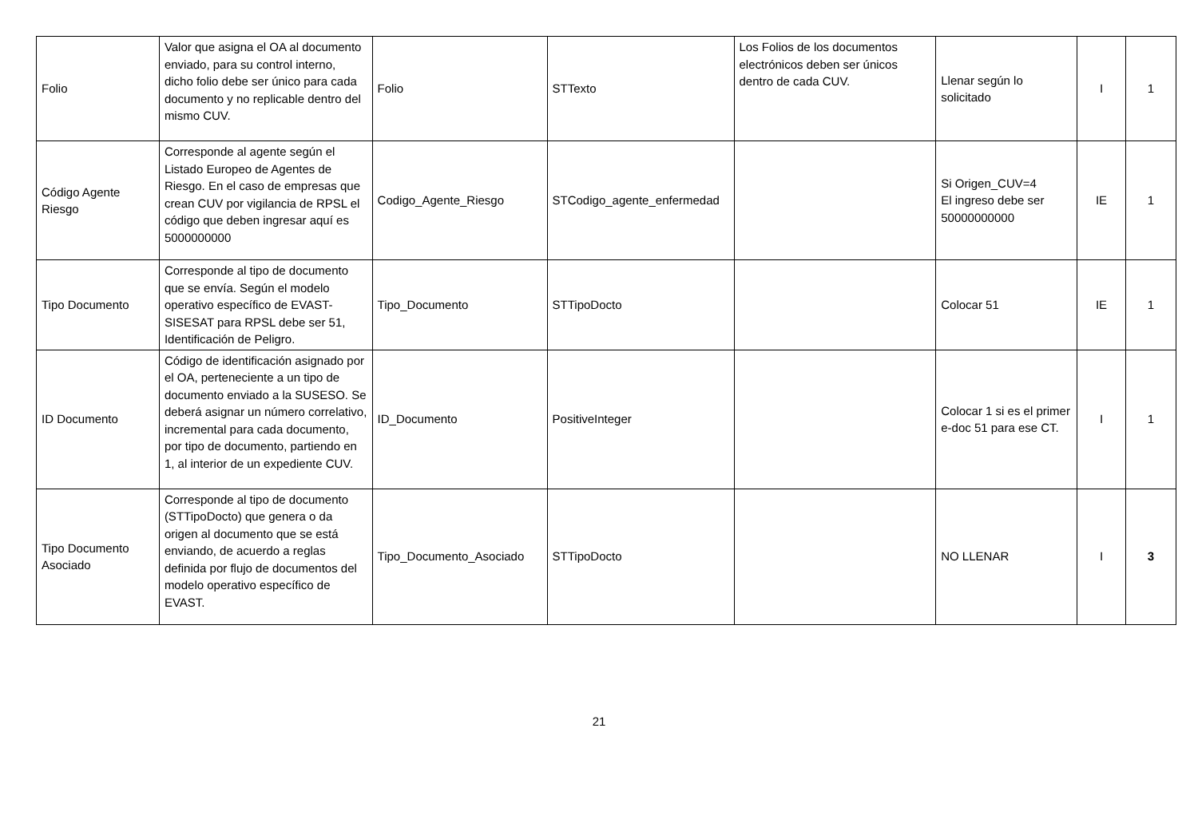| Folio | Valor que asigna el OA al documento enviado, para su control interno, dicho folio debe ser único para cada documento y no replicable dentro del mismo CUV. | Folio | STTexto | Los Folios de los documentos electrónicos deben ser únicos dentro de cada CUV. | Llenar según lo solicitado | I | 1 |
| Código Agente Riesgo | Corresponde al agente según el Listado Europeo de Agentes de Riesgo. En el caso de empresas que crean CUV por vigilancia de RPSL el código que deben ingresar aquí es 5000000000 | Codigo_Agente_Riesgo | STCodigo_agente_enfermedad | | Si Origen_CUV=4 El ingreso debe ser 50000000000 | IE | 1 |
| Tipo Documento | Corresponde al tipo de documento que se envía. Según el modelo operativo específico de EVAST-SISESAT para RPSL debe ser 51, Identificación de Peligro. | Tipo_Documento | STTipoDocto | | Colocar 51 | IE | 1 |
| ID Documento | Código de identificación asignado por el OA, perteneciente a un tipo de documento enviado a la SUSESO. Se deberá asignar un número correlativo, incremental para cada documento, por tipo de documento, partiendo en 1, al interior de un expediente CUV. | ID_Documento | PositiveInteger | | Colocar 1 si es el primer e-doc 51 para ese CT. | I | 1 |
| Tipo Documento Asociado | Corresponde al tipo de documento (STTipoDocto) que genera o da origen al documento que se está enviando, de acuerdo a reglas definida por flujo de documentos del modelo operativo específico de EVAST. | Tipo_Documento_Asociado | STTipoDocto | | NO LLENAR | I | 3 |
21